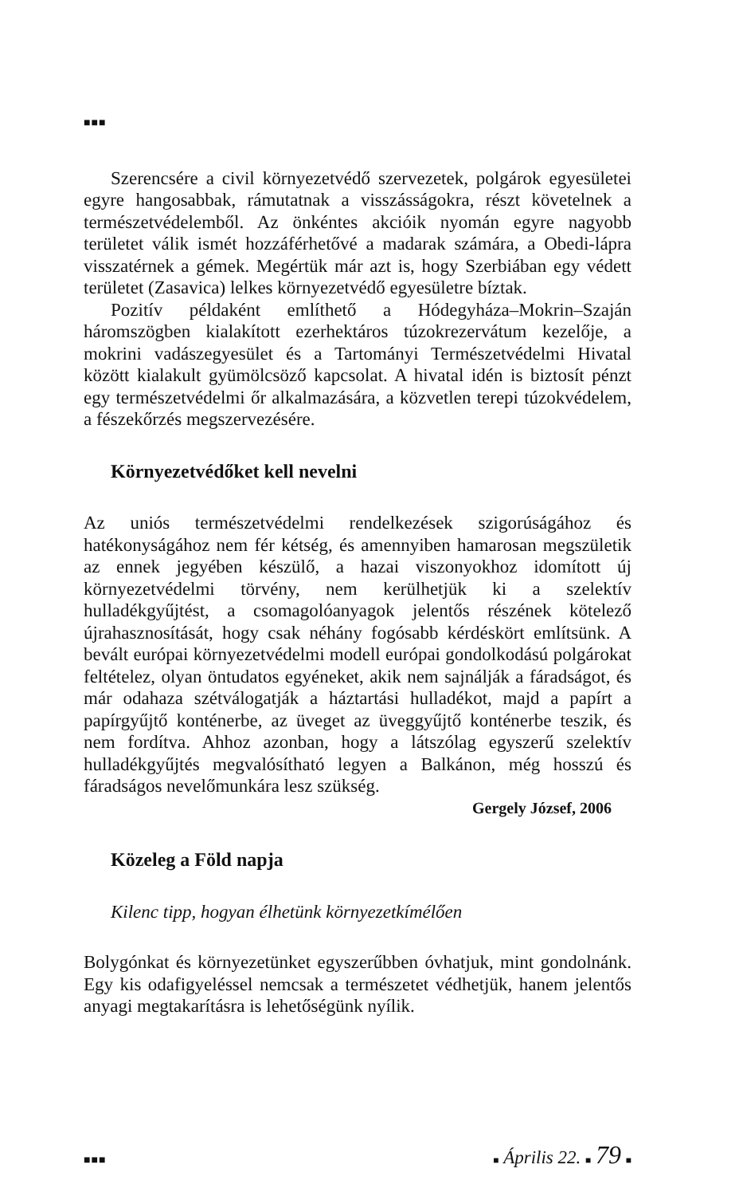■■■
Szerencsére a civil környezetvédő szervezetek, polgárok egyesületei egyre hangosabbak, rámutatnak a visszásságokra, részt követelnek a természetvédelemből. Az önkéntes akcióik nyomán egyre nagyobb területet válik ismét hozzáférhetővé a madarak számára, a Obedi-lápra visszatérnek a gémek. Megértük már azt is, hogy Szerbiában egy védett területet (Zasavica) lelkes környezetvédő egyesületre bíztak.
Pozitív példaként említhető a Hódegyháza–Mokrin–Szaján háromszögben kialakított ezerhektáros túzokrezervátum kezelője, a mokrini vadászegyesület és a Tartományi Természetvédelmi Hivatal között kialakult gyümölcsöző kapcsolat. A hivatal idén is biztosít pénzt egy természetvédelmi őr alkalmazására, a közvetlen terepi túzokvédelem, a fészekőrzés megszervezésére.
Környezetvédőket kell nevelni
Az uniós természetvédelmi rendelkezések szigorúságához és hatékonyságához nem fér kétség, és amennyiben hamarosan megszületik az ennek jegyében készülő, a hazai viszonyokhoz idomított új környezetvédelmi törvény, nem kerülhetjük ki a szelektív hulladékgyűjtést, a csomagolóanyagok jelentős részének kötelező újrahasznosítását, hogy csak néhány fogósabb kérdéskört említsünk. A bevált európai környezetvédelmi modell európai gondolkodású polgárokat feltételez, olyan öntudatos egyéneket, akik nem sajnálják a fáradságot, és már odahaza szétválogatják a háztartási hulladékot, majd a papírt a papírgyűjtő konténerbe, az üveget az üveggyűjtő konténerbe teszik, és nem fordítva. Ahhoz azonban, hogy a látszólag egyszerű szelektív hulladékgyűjtés megvalósítható legyen a Balkánon, még hosszú és fáradságos nevelőmunkára lesz szükség.
Gergely József, 2006
Közeleg a Föld napja
Kilenc tipp, hogyan élhetünk környezetkímélően
Bolygónkat és környezetünket egyszerűbben óvhatjuk, mint gondolnánk. Egy kis odafigyeléssel nemcsak a természetet védhetjük, hanem jelentős anyagi megtakarításra is lehetőségünk nyílik.
■■■ ■ Április 22. ■ 79 ■